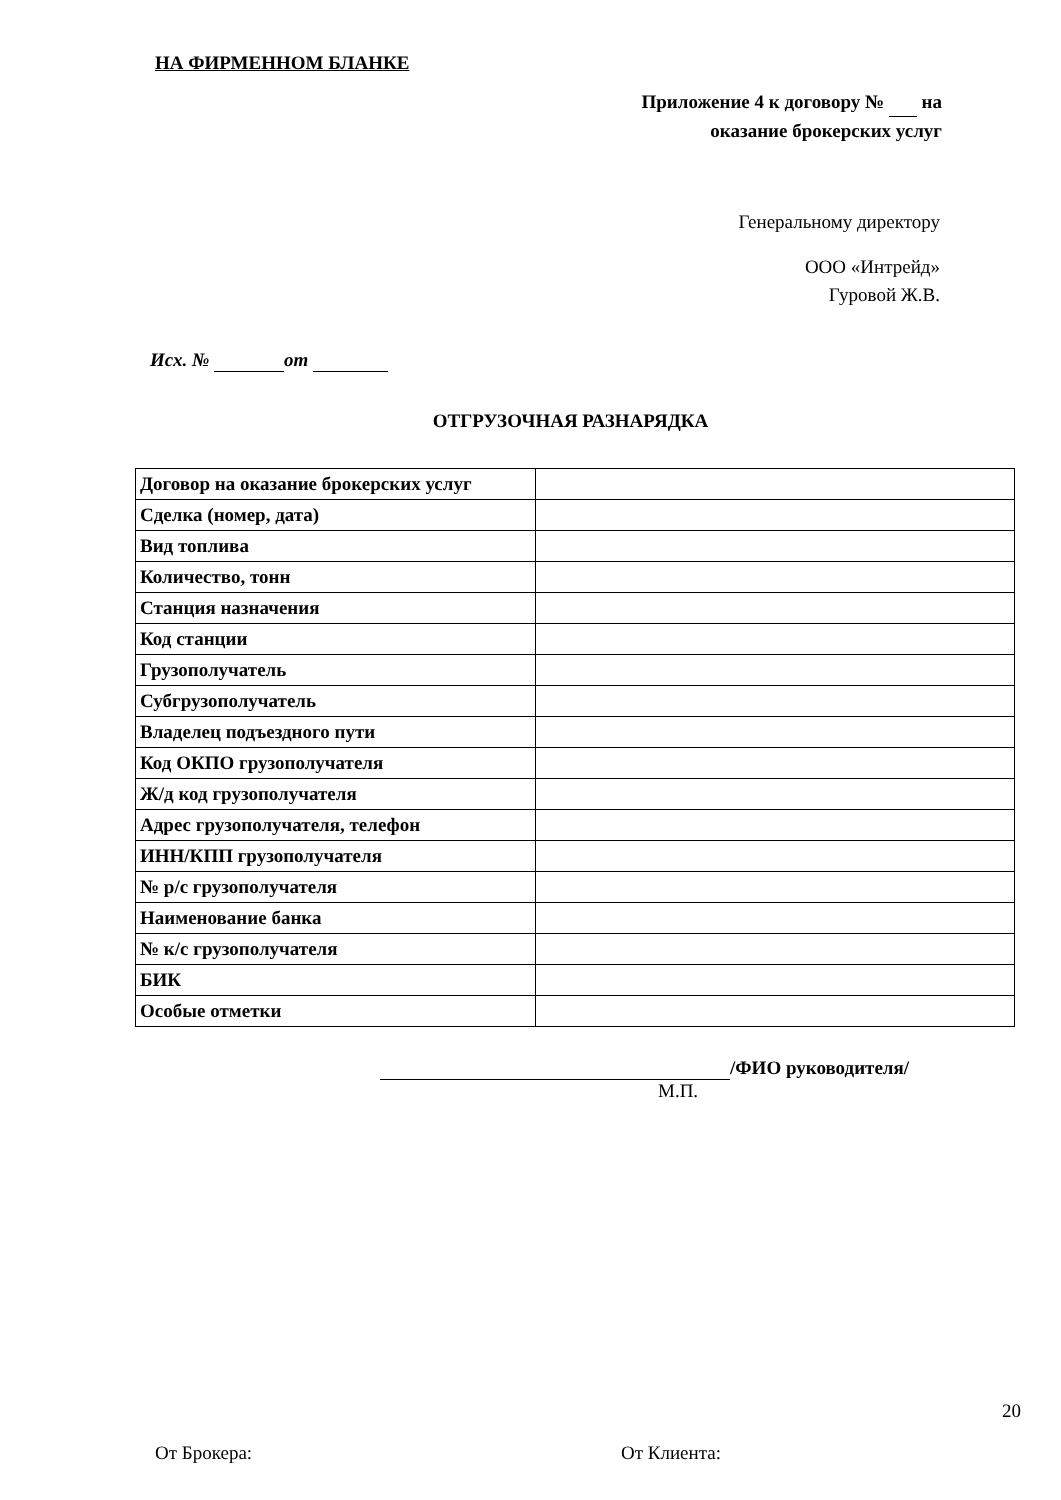НА ФИРМЕННОМ БЛАНКЕ
Приложение 4 к договору № на
оказание брокерских услуг
Генеральному директору
ООО «Интрейд»
Гуровой Ж.В.
Исх. № от
ОТГРУЗОЧНАЯ РАЗНАРЯДКА
| Договор на оказание брокерских услуг | |
| Сделка (номер, дата) | |
| Вид топлива | |
| Количество, тонн | |
| Станция назначения | |
| Код станции | |
| Грузополучатель | |
| Субгрузополучатель | |
| Владелец подъездного пути | |
| Код ОКПО грузополучателя | |
| Ж/д код грузополучателя | |
| Адрес грузополучателя, телефон | |
| ИНН/КПП грузополучателя | |
| № р/с грузополучателя | |
| Наименование банка | |
| № к/с грузополучателя | |
| БИК | |
| Особые отметки | |
/ФИО руководителя/
М.П.
От Брокера: От Клиента:
20